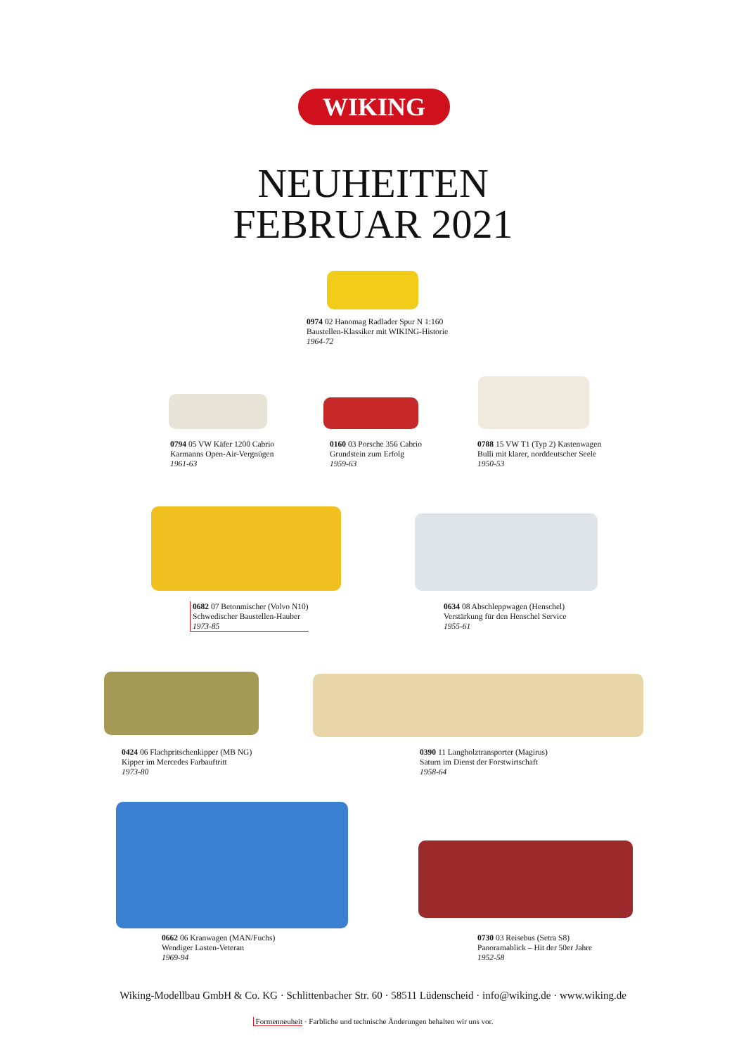WIKING
NEUHEITEN
FEBRUAR 2021
0974 02 Hanomag Radlader Spur N 1:160
Baustellen-Klassiker mit WIKING-Historie
1964-72
0794 05 VW Käfer 1200 Cabrio
Karmanns Open-Air-Vergnügen
1961-63
0160 03 Porsche 356 Cabrio
Grundstein zum Erfolg
1959-63
0788 15 VW T1 (Typ 2) Kastenwagen
Bulli mit klarer, norddeutscher Seele
1950-53
0682 07 Betonmischer (Volvo N10)
Schwedischer Baustellen-Hauber
1973-85
0634 08 Abschleppwagen (Henschel)
Verstärkung für den Henschel Service
1955-61
0424 06 Flachpritschenkipper (MB NG)
Kipper im Mercedes Farbauftritt
1973-80
0390 11 Langholztransporter (Magirus)
Saturn im Dienst der Forstwirtschaft
1958-64
0662 06 Kranwagen (MAN/Fuchs)
Wendiger Lasten-Veteran
1969-94
0730 03 Reisebus (Setra S8)
Panoramablick – Hit der 50er Jahre
1952-58
Wiking-Modellbau GmbH & Co. KG · Schlittenbacher Str. 60 · 58511 Lüdenscheid · info@wiking.de · www.wiking.de
Formenneuheit · Farbliche und technische Änderungen behalten wir uns vor.